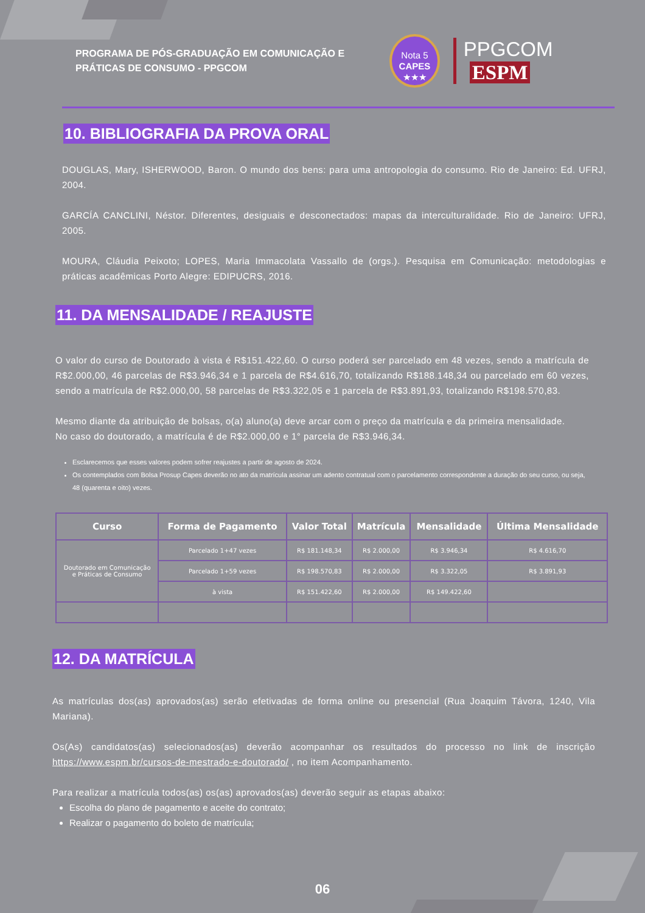PROGRAMA DE PÓS-GRADUAÇÃO EM COMUNICAÇÃO E PRÁTICAS DE CONSUMO - PPGCOM
Nota 5
CAPES
★★★
PPGCOM ESPM
10. BIBLIOGRAFIA DA PROVA ORAL
DOUGLAS, Mary, ISHERWOOD, Baron. O mundo dos bens: para uma antropologia do consumo. Rio de Janeiro: Ed. UFRJ, 2004.
GARCÍA CANCLINI, Néstor. Diferentes, desiguais e desconectados: mapas da interculturalidade. Rio de Janeiro: UFRJ, 2005.
MOURA, Cláudia Peixoto; LOPES, Maria Immacolata Vassallo de (orgs.). Pesquisa em Comunicação: metodologias e práticas acadêmicas Porto Alegre: EDIPUCRS, 2016.
11. DA MENSALIDADE / REAJUSTE
O valor do curso de Doutorado à vista é R$151.422,60. O curso poderá ser parcelado em 48 vezes, sendo a matrícula de R$2.000,00, 46 parcelas de R$3.946,34 e 1 parcela de R$4.616,70, totalizando R$188.148,34 ou parcelado em 60 vezes, sendo a matrícula de R$2.000,00, 58 parcelas de R$3.322,05 e 1 parcela de R$3.891,93, totalizando R$198.570,83.
Mesmo diante da atribuição de bolsas, o(a) aluno(a) deve arcar com o preço da matrícula e da primeira mensalidade.
No caso do doutorado, a matrícula é de R$2.000,00 e 1° parcela de R$3.946,34.
Esclarecemos que esses valores podem sofrer reajustes a partir de agosto de 2024.
Os contemplados com Bolsa Prosup Capes deverão no ato da matrícula assinar um adento contratual com o parcelamento correspondente a duração do seu curso, ou seja, 48 (quarenta e oito) vezes.
| Curso | Forma de Pagamento | Valor Total | Matrícula | Mensalidade | Última Mensalidade |
| --- | --- | --- | --- | --- | --- |
| Doutorado em Comunicação e Práticas de Consumo | Parcelado 1+47 vezes | R$ 181.148,34 | R$ 2.000,00 | R$ 3.946,34 | R$ 4.616,70 |
| | Parcelado 1+59 vezes | R$ 198.570,83 | R$ 2.000,00 | R$ 3.322,05 | R$ 3.891,93 |
| | à vista | R$ 151.422,60 | R$ 2.000,00 | R$ 149.422,60 | |
12. DA MATRÍCULA
As matrículas dos(as) aprovados(as) serão efetivadas de forma online ou presencial (Rua Joaquim Távora, 1240, Vila Mariana).
Os(As) candidatos(as) selecionados(as) deverão acompanhar os resultados do processo no link de inscrição https://www.espm.br/cursos-de-mestrado-e-doutorado/ , no item Acompanhamento.
Para realizar a matrícula todos(as) os(as) aprovados(as) deverão seguir as etapas abaixo:
Escolha do plano de pagamento e aceite do contrato;
Realizar o pagamento do boleto de matrícula;
06